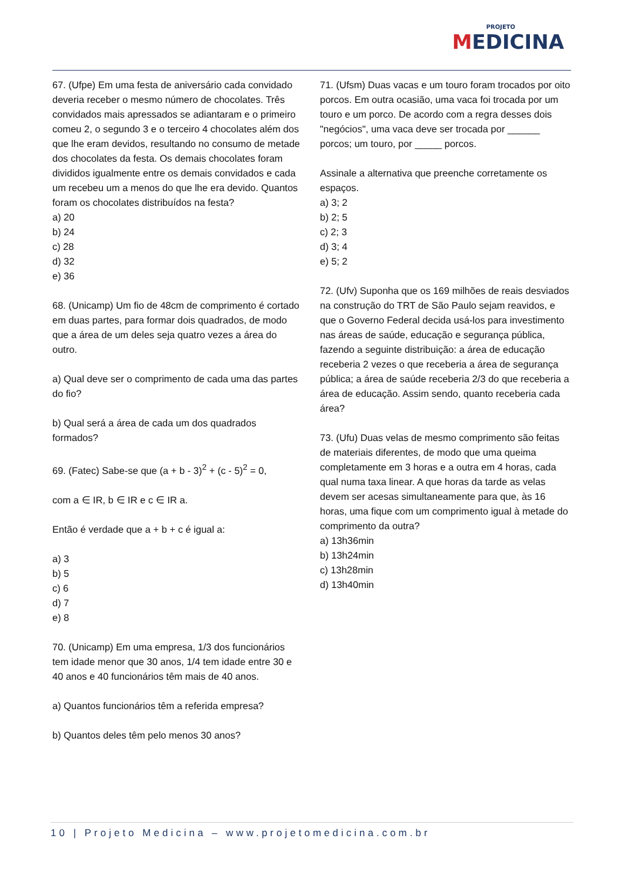PROJETO
MEDICINA
67. (Ufpe) Em uma festa de aniversário cada convidado deveria receber o mesmo número de chocolates. Três convidados mais apressados se adiantaram e o primeiro comeu 2, o segundo 3 e o terceiro 4 chocolates além dos que lhe eram devidos, resultando no consumo de metade dos chocolates da festa. Os demais chocolates foram divididos igualmente entre os demais convidados e cada um recebeu um a menos do que lhe era devido. Quantos foram os chocolates distribuídos na festa?
a) 20
b) 24
c) 28
d) 32
e) 36
68. (Unicamp) Um fio de 48cm de comprimento é cortado em duas partes, para formar dois quadrados, de modo que a área de um deles seja quatro vezes a área do outro.
a) Qual deve ser o comprimento de cada uma das partes do fio?
b) Qual será a área de cada um dos quadrados formados?
69. (Fatec) Sabe-se que (a + b - 3)<sup>2</sup> + (c - 5)<sup>2</sup> = 0,
com a ∈ IR, b ∈ IR e c ∈ IR a.
Então é verdade que a + b + c é igual a:
a) 3
b) 5
c) 6
d) 7
e) 8
70. (Unicamp) Em uma empresa, 1/3 dos funcionários tem idade menor que 30 anos, 1/4 tem idade entre 30 e 40 anos e 40 funcionários têm mais de 40 anos.
a) Quantos funcionários têm a referida empresa?
b) Quantos deles têm pelo menos 30 anos?
71. (Ufsm) Duas vacas e um touro foram trocados por oito porcos. Em outra ocasião, uma vaca foi trocada por um touro e um porco. De acordo com a regra desses dois "negócios", uma vaca deve ser trocada por ______ porcos; um touro, por _____ porcos.
Assinale a alternativa que preenche corretamente os espaços.
a) 3; 2
b) 2; 5
c) 2; 3
d) 3; 4
e) 5; 2
72. (Ufv) Suponha que os 169 milhões de reais desviados na construção do TRT de São Paulo sejam reavidos, e que o Governo Federal decida usá-los para investimento nas áreas de saúde, educação e segurança pública, fazendo a seguinte distribuição: a área de educação receberia 2 vezes o que receberia a área de segurança pública; a área de saúde receberia 2/3 do que receberia a área de educação. Assim sendo, quanto receberia cada área?
73. (Ufu) Duas velas de mesmo comprimento são feitas de materiais diferentes, de modo que uma queima completamente em 3 horas e a outra em 4 horas, cada qual numa taxa linear. A que horas da tarde as velas devem ser acesas simultaneamente para que, às 16 horas, uma fique com um comprimento igual à metade do comprimento da outra?
a) 13h36min
b) 13h24min
c) 13h28min
d) 13h40min
10 | Projeto Medicina – www.projetomedicina.com.br